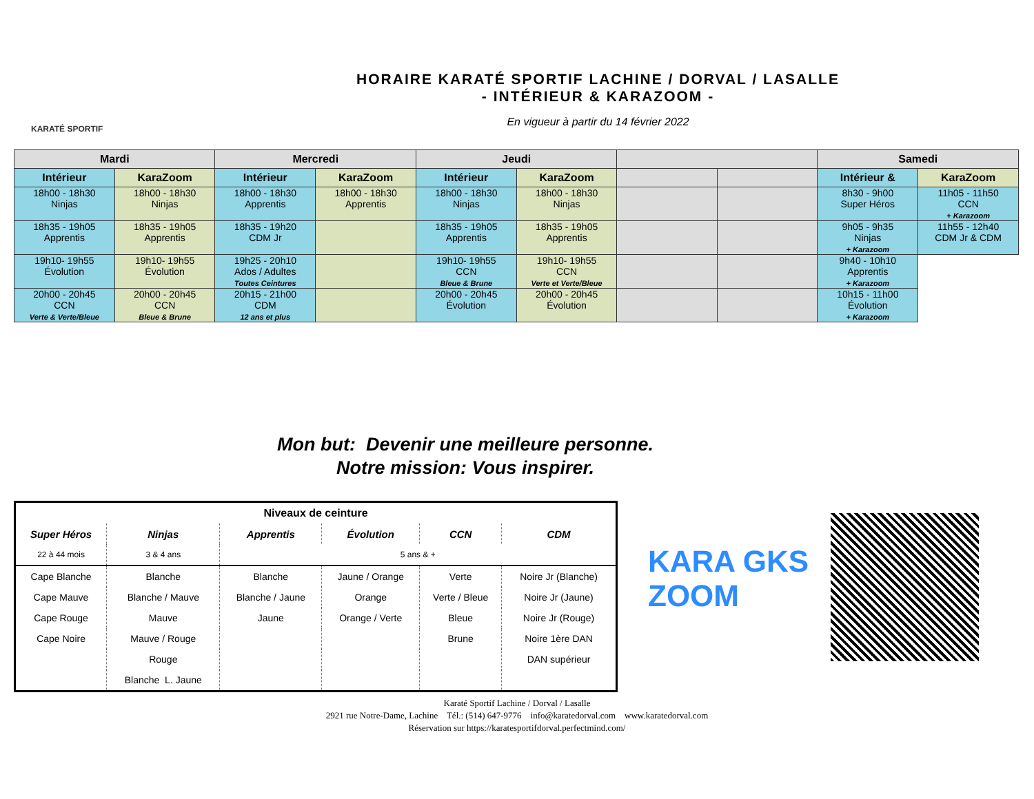KARATÉ SPORTIF
HORAIRE KARATÉ SPORTIF LACHINE / DORVAL / LASALLE
- INTÉRIEUR & KARAZOOM -
En vigueur à partir du 14 février 2022
| Mardi | | Mercredi | | Jeudi | | | | Samedi | |
| --- | --- | --- | --- | --- | --- | --- | --- | --- | --- |
| Intérieur | KaraZoom | Intérieur | KaraZoom | Intérieur | KaraZoom | | | Intérieur & | KaraZoom |
| 18h00 - 18h30 Ninjas | 18h00 - 18h30 Ninjas | 18h00 - 18h30 Apprentis | 18h00 - 18h30 Apprentis | 18h00 - 18h30 Ninjas | 18h00 - 18h30 Ninjas | | | 8h30 - 9h00 Super Héros | 11h05 - 11h50 CCN + Karazoom |
| 18h35 - 19h05 Apprentis | 18h35 - 19h05 Apprentis | 18h35 - 19h20 CDM Jr | | 18h35 - 19h05 Apprentis | 18h35 - 19h05 Apprentis | | | 9h05 - 9h35 Ninjas + Karazoom | 11h55 - 12h40 CDM Jr & CDM |
| 19h10- 19h55 Évolution | 19h10- 19h55 Évolution | 19h25 - 20h10 Ados / Adultes Toutes Ceintures | | 19h10- 19h55 CCN Bleue & Brune | 19h10- 19h55 CCN Verte et Verte/Bleue | | | 9h40 - 10h10 Apprentis + Karazoom | |
| 20h00 - 20h45 CCN Verte & Verte/Bleue | 20h00 - 20h45 CCN Bleue & Brune | 20h15 - 21h00 CDM 12 ans et plus | | 20h00 - 20h45 Évolution | 20h00 - 20h45 Évolution | | | 10h15 - 11h00 Évolution + Karazoom | |
Mon but: Devenir une meilleure personne.
Notre mission: Vous inspirer.
| Niveaux de ceinture | | | | | |
| Super Héros | Ninjas | Apprentis | Évolution | CCN | CDM |
| 22 à 44 mois | 3 & 4 ans | 5 ans & + | | | |
| Cape Blanche | Blanche | Blanche | Jaune / Orange | Verte | Noire Jr (Blanche) |
| Cape Mauve | Blanche / Mauve | Blanche / Jaune | Orange | Verte / Bleue | Noire Jr (Jaune) |
| Cape Rouge | Mauve | Jaune | Orange / Verte | Bleue | Noire Jr (Rouge) |
| Cape Noire | Mauve / Rouge | | | Brune | Noire 1ère DAN |
| | Rouge | | | | DAN supérieur |
| | Blanche L. Jaune | | | | |
KARA GKS
ZOOM
Karaté Sportif Lachine / Dorval / Lasalle
2921 rue Notre-Dame, Lachine Tél.: (514) 647-9776 info@karatedorval.com www.karatedorval.com
Réservation sur https://karatesportifdorval.perfectmind.com/